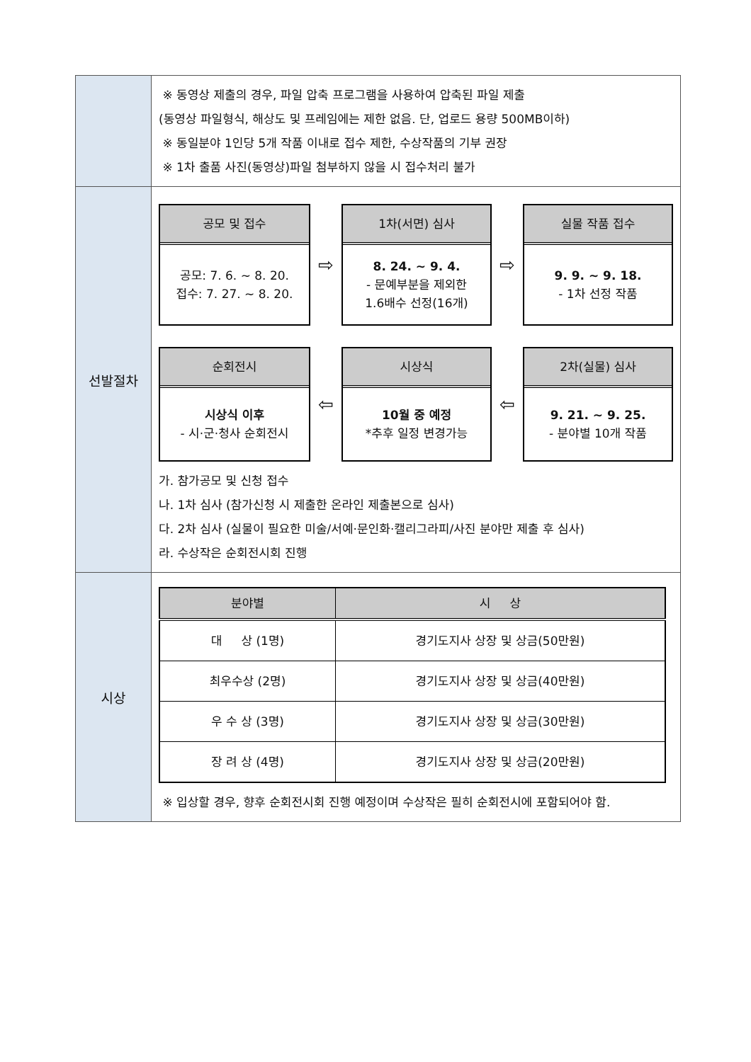| | ※ 동영상 제출의 경우, 파일 압축 프로그램을 사용하여 압축된 파일 제출 (동영상 파일형식, 해상도 및 프레임에는 제한 없음. 단, 업로드 용량 500MB이하) ※ 동일분야 1인당 5개 작품 이내로 접수 제한, 수상작품의 기부 권장 ※ 1차 출품 사진(동영상)파일 첨부하지 않을 시 접수처리 불가 |
| 선발절차 | 공모 및 접수 공모: 7. 6. ~ 8. 20. 접수: 7. 27. ~ 8. 20. ⇨ 1차(서면) 심사 8. 24. ~ 9. 4. - 문예부분을 제외한 1.6배수 선정(16개) ⇨ 실물 작품 접수 9. 9. ~ 9. 18. - 1차 선정 작품 순회전시 시상식 이후 - 시·군·청사 순회전시 ⇦ 시상식 10월 중 예정 *추후 일정 변경가능 ⇦ 2차(실물) 심사 9. 21. ~ 9. 25. - 분야별 10개 작품 가. 참가공모 및 신청 접수 나. 1차 심사 (참가신청 시 제출한 온라인 제출본으로 심사) 다. 2차 심사 (실물이 필요한 미술/서예·문인화·캘리그라피/사진 분야만 제출 후 심사) 라. 수상작은 순회전시회 진행 |
| 시상 | / 분야별 / 시 상 / / --- / --- / / 대 상 (1명) / 경기도지사 상장 및 상금(50만원) / / 최우수상 (2명) / 경기도지사 상장 및 상금(40만원) / / 우 수 상 (3명) / 경기도지사 상장 및 상금(30만원) / / 장 려 상 (4명) / 경기도지사 상장 및 상금(20만원) / ※ 입상할 경우, 향후 순회전시회 진행 예정이며 수상작은 필히 순회전시에 포함되어야 함. |